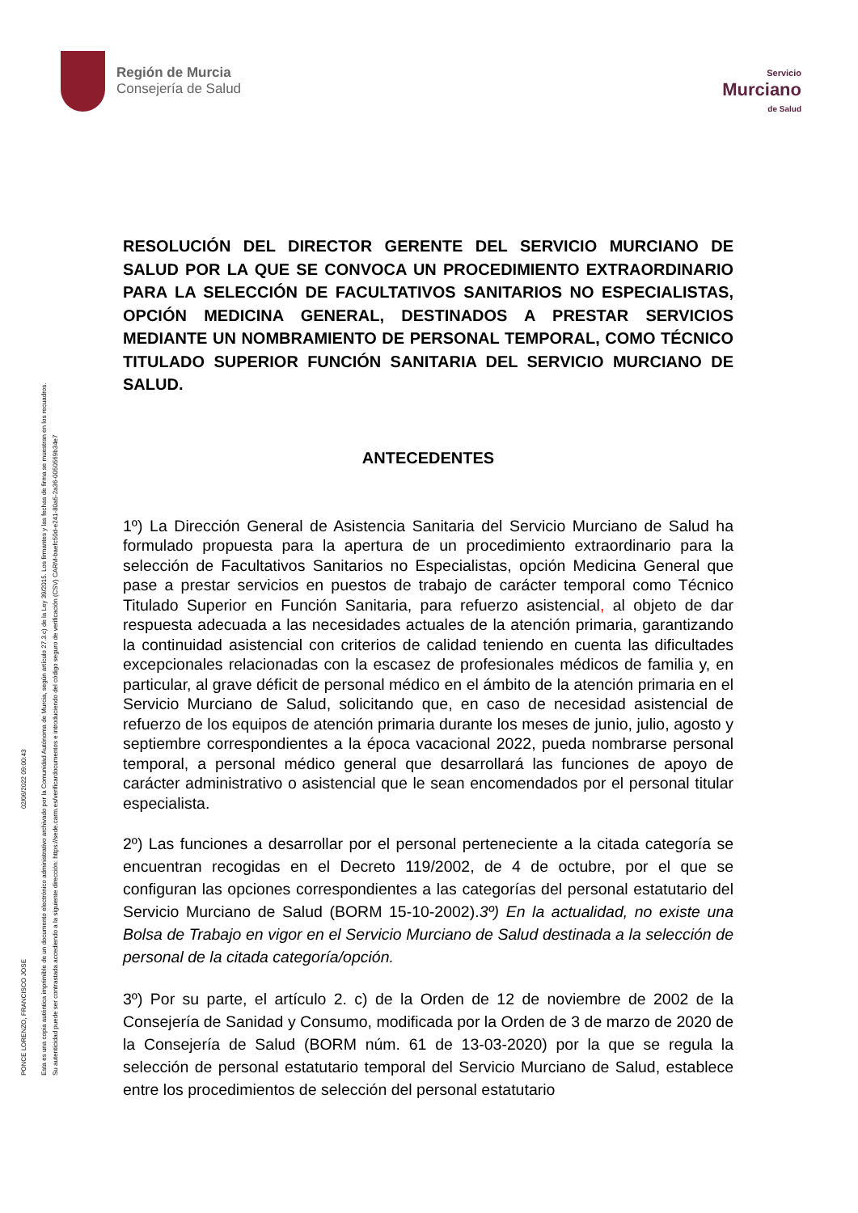PONCE LORENZO, FRANCISCO JOSE
02/06/2022 09:00:43
Esta es una copia auténtica imprimible de un documento electrónico administrativo archivado por la Comunidad Autónoma de Murcia, según artículo 27.3.c) de la Ley 39/2015. Los firmantes y las fechas de firma se muestran en los recuadros. Su autenticidad puede ser contrastada accediendo a la siguiente dirección: https://sede.carm.es/verificardocumentos e introduciendo del código seguro de verificación (CSV) CARM-baefc50d-e241-80a5-2a36-0050569b34e7
Región de Murcia
Consejería de Salud
Servicio
Murciano
de Salud
RESOLUCIÓN DEL DIRECTOR GERENTE DEL SERVICIO MURCIANO DE SALUD POR LA QUE SE CONVOCA UN PROCEDIMIENTO EXTRAORDINARIO PARA LA SELECCIÓN DE FACULTATIVOS SANITARIOS NO ESPECIALISTAS, OPCIÓN MEDICINA GENERAL, DESTINADOS A PRESTAR SERVICIOS MEDIANTE UN NOMBRAMIENTO DE PERSONAL TEMPORAL, COMO TÉCNICO TITULADO SUPERIOR FUNCIÓN SANITARIA DEL SERVICIO MURCIANO DE SALUD.
ANTECEDENTES
1º) La Dirección General de Asistencia Sanitaria del Servicio Murciano de Salud ha formulado propuesta para la apertura de un procedimiento extraordinario para la selección de Facultativos Sanitarios no Especialistas, opción Medicina General que pase a prestar servicios en puestos de trabajo de carácter temporal como Técnico Titulado Superior en Función Sanitaria, para refuerzo asistencial, al objeto de dar respuesta adecuada a las necesidades actuales de la atención primaria, garantizando la continuidad asistencial con criterios de calidad teniendo en cuenta las dificultades excepcionales relacionadas con la escasez de profesionales médicos de familia y, en particular, al grave déficit de personal médico en el ámbito de la atención primaria en el Servicio Murciano de Salud, solicitando que, en caso de necesidad asistencial de refuerzo de los equipos de atención primaria durante los meses de junio, julio, agosto y septiembre correspondientes a la época vacacional 2022, pueda nombrarse personal temporal, a personal médico general que desarrollará las funciones de apoyo de carácter administrativo o asistencial que le sean encomendados por el personal titular especialista.
2º) Las funciones a desarrollar por el personal perteneciente a la citada categoría se encuentran recogidas en el Decreto 119/2002, de 4 de octubre, por el que se configuran las opciones correspondientes a las categorías del personal estatutario del Servicio Murciano de Salud (BORM 15-10-2002).3º) En la actualidad, no existe una Bolsa de Trabajo en vigor en el Servicio Murciano de Salud destinada a la selección de personal de la citada categoría/opción.
3º) Por su parte, el artículo 2. c) de la Orden de 12 de noviembre de 2002 de la Consejería de Sanidad y Consumo, modificada por la Orden de 3 de marzo de 2020 de la Consejería de Salud (BORM núm. 61 de 13-03-2020) por la que se regula la selección de personal estatutario temporal del Servicio Murciano de Salud, establece entre los procedimientos de selección del personal estatutario